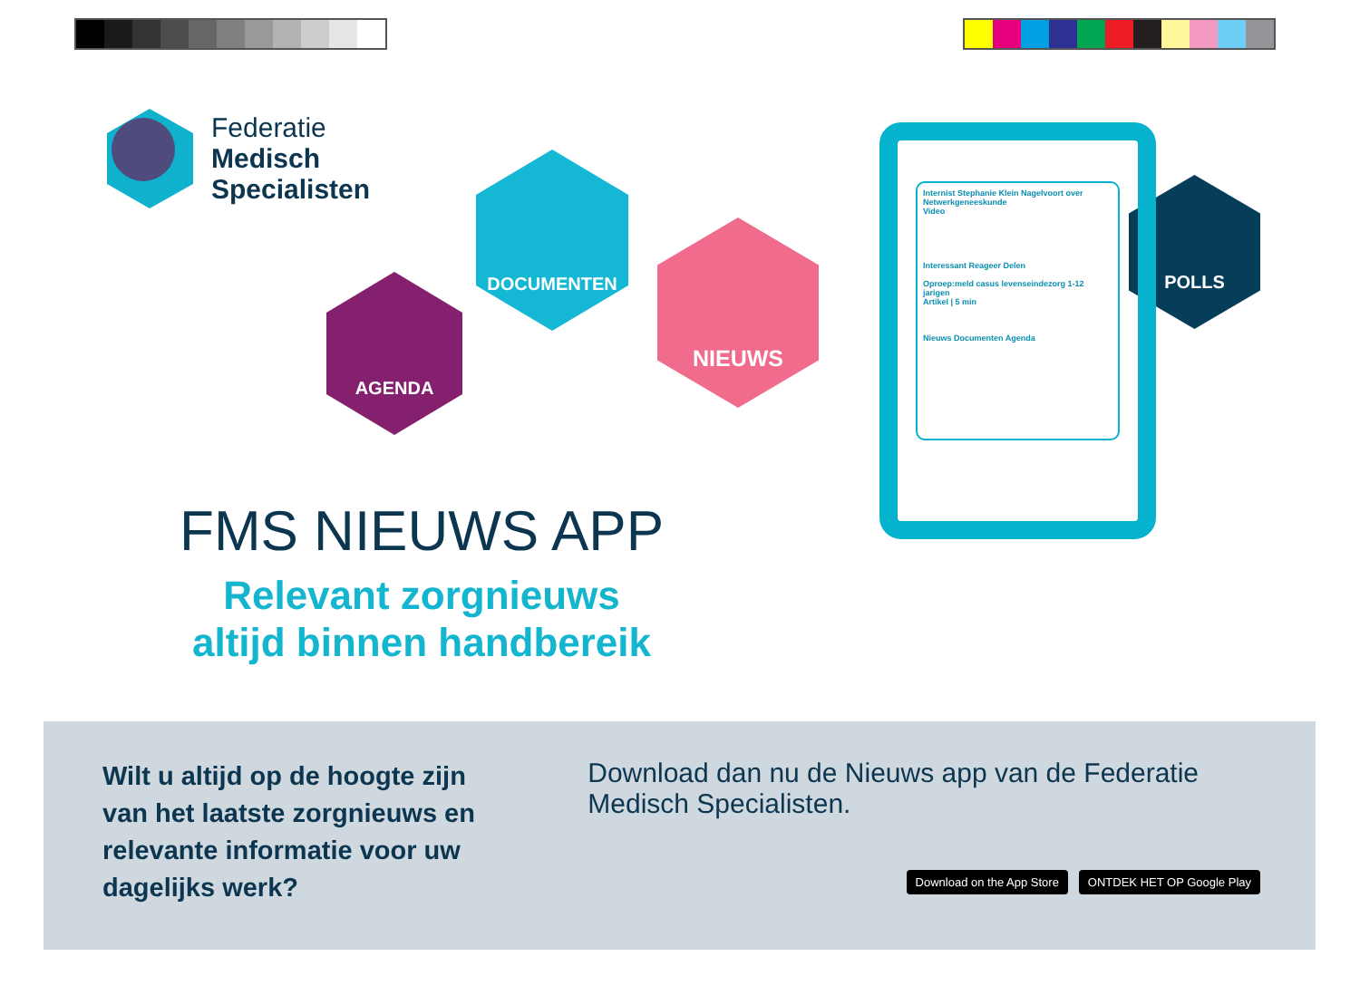Federatie
Medisch
Specialisten
AGENDA
DOCUMENTEN
NIEUWS
POLLS
Internist Stephanie Klein Nagelvoort over Netwerkgeneeskunde
Video
Interessant Reageer Delen
Oproep:meld casus levenseindezorg 1-12 jarigen
Artikel | 5 min
Nieuws Documenten Agenda
FMS NIEUWS APP
Relevant zorgnieuws
altijd binnen handbereik
Wilt u altijd op de hoogte zijn van het laatste zorgnieuws en relevante informatie voor uw dagelijks werk?
Download dan nu de Nieuws app van de Federatie Medisch Specialisten.
Download on the App Store ONTDEK HET OP Google Play